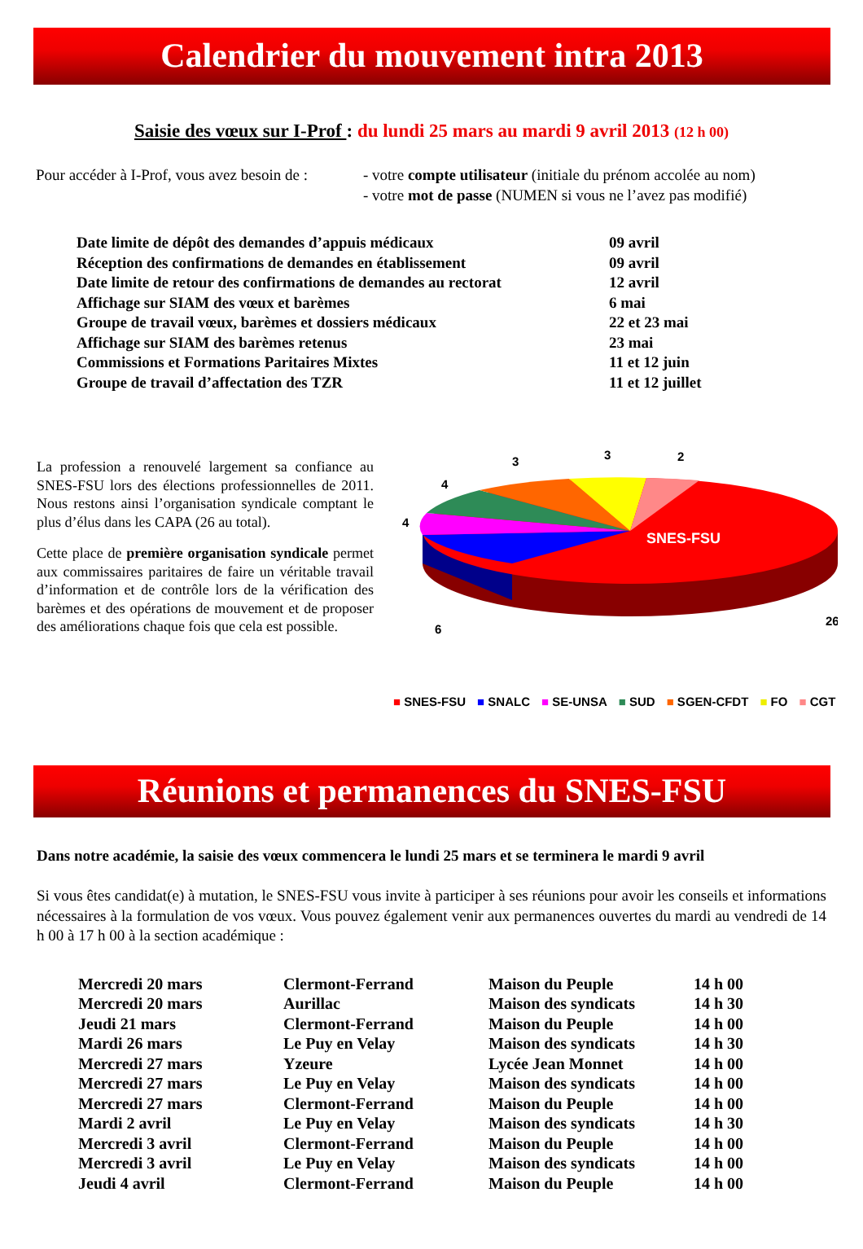Calendrier du mouvement intra 2013
Saisie des vœux sur I-Prof : du lundi 25 mars au mardi 9 avril 2013 (12 h 00)
Pour accéder à I-Prof, vous avez besoin de :
- votre compte utilisateur (initiale du prénom accolée au nom)
- votre mot de passe (NUMEN si vous ne l’avez pas modifié)
| Date limite de dépôt des demandes d’appuis médicaux | 09 avril |
| Réception des confirmations de demandes en établissement | 09 avril |
| Date limite de retour des confirmations de demandes au rectorat | 12 avril |
| Affichage sur SIAM des vœux et barèmes | 6 mai |
| Groupe de travail vœux, barèmes et dossiers médicaux | 22 et 23 mai |
| Affichage sur SIAM des barèmes retenus | 23 mai |
| Commissions et Formations Paritaires Mixtes | 11 et 12 juin |
| Groupe de travail d’affectation des TZR | 11 et 12 juillet |
La profession a renouvelé largement sa confiance au SNES-FSU lors des élections professionnelles de 2011. Nous restons ainsi l’organisation syndicale comptant le plus d’élus dans les CAPA (26 au total).
Cette place de première organisation syndicale permet aux commissaires paritaires de faire un véritable travail d’information et de contrôle lors de la vérification des barèmes et des opérations de mouvement et de proposer des améliorations chaque fois que cela est possible.
SNES-FSU
26
6
4
4
3
3
2
■ SNES-FSU ■ SNALC ■ SE-UNSA ■ SUD ■ SGEN-CFDT ■ FO ■ CGT
Réunions et permanences du SNES-FSU
Dans notre académie, la saisie des vœux commencera le lundi 25 mars et se terminera le mardi 9 avril
Si vous êtes candidat(e) à mutation, le SNES-FSU vous invite à participer à ses réunions pour avoir les conseils et informations nécessaires à la formulation de vos vœux. Vous pouvez également venir aux permanences ouvertes du mardi au vendredi de 14 h 00 à 17 h 00 à la section académique :
| Mercredi 20 mars | Clermont-Ferrand | Maison du Peuple | 14 h 00 |
| Mercredi 20 mars | Aurillac | Maison des syndicats | 14 h 30 |
| Jeudi 21 mars | Clermont-Ferrand | Maison du Peuple | 14 h 00 |
| Mardi 26 mars | Le Puy en Velay | Maison des syndicats | 14 h 30 |
| Mercredi 27 mars | Yzeure | Lycée Jean Monnet | 14 h 00 |
| Mercredi 27 mars | Le Puy en Velay | Maison des syndicats | 14 h 00 |
| Mercredi 27 mars | Clermont-Ferrand | Maison du Peuple | 14 h 00 |
| Mardi 2 avril | Le Puy en Velay | Maison des syndicats | 14 h 30 |
| Mercredi 3 avril | Clermont-Ferrand | Maison du Peuple | 14 h 00 |
| Mercredi 3 avril | Le Puy en Velay | Maison des syndicats | 14 h 00 |
| Jeudi 4 avril | Clermont-Ferrand | Maison du Peuple | 14 h 00 |